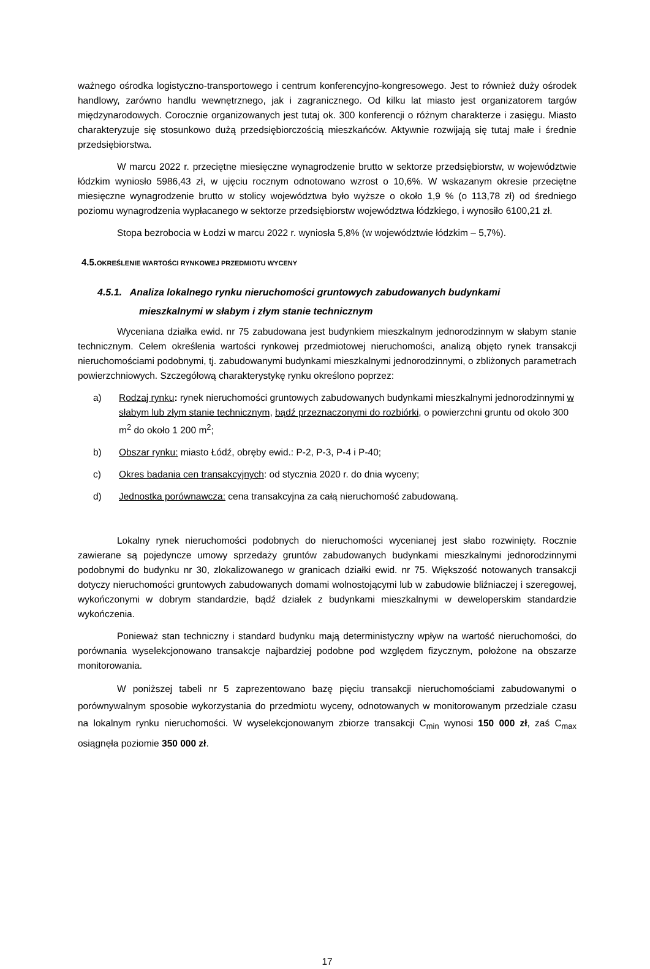ważnego ośrodka logistyczno-transportowego i centrum konferencyjno-kongresowego. Jest to również duży ośrodek handlowy, zarówno handlu wewnętrznego, jak i zagranicznego. Od kilku lat miasto jest organizatorem targów międzynarodowych. Corocznie organizowanych jest tutaj ok. 300 konferencji o różnym charakterze i zasięgu. Miasto charakteryzuje się stosunkowo dużą przedsiębiorczością mieszkańców. Aktywnie rozwijają się tutaj małe i średnie przedsiębiorstwa.
W marcu 2022 r. przeciętne miesięczne wynagrodzenie brutto w sektorze przedsiębiorstw, w województwie łódzkim wyniosło 5986,43 zł, w ujęciu rocznym odnotowano wzrost o 10,6%. W wskazanym okresie przeciętne miesięczne wynagrodzenie brutto w stolicy województwa było wyższe o około 1,9 % (o 113,78 zł) od średniego poziomu wynagrodzenia wypłacanego w sektorze przedsiębiorstw województwa łódzkiego, i wynosiło 6100,21 zł.
Stopa bezrobocia w Łodzi w marcu 2022 r. wyniosła 5,8% (w województwie łódzkim – 5,7%).
4.5. OKREŚLENIE WARTOŚCI RYNKOWEJ PRZEDMIOTU WYCENY
4.5.1. Analiza lokalnego rynku nieruchomości gruntowych zabudowanych budynkami
mieszkalnymi w słabym i złym stanie technicznym
Wyceniana działka ewid. nr 75 zabudowana jest budynkiem mieszkalnym jednorodzinnym w słabym stanie technicznym. Celem określenia wartości rynkowej przedmiotowej nieruchomości, analizą objęto rynek transakcji nieruchomościami podobnymi, tj. zabudowanymi budynkami mieszkalnymi jednorodzinnymi, o zbliżonych parametrach powierzchniowych. Szczegółową charakterystykę rynku określono poprzez:
a) Rodzaj rynku: rynek nieruchomości gruntowych zabudowanych budynkami mieszkalnymi jednorodzinnymi w słabym lub złym stanie technicznym, bądź przeznaczonymi do rozbiórki, o powierzchni gruntu od około 300 m<sup>2</sup> do około 1 200 m<sup>2</sup>;
b) Obszar rynku: miasto Łódź, obręby ewid.: P-2, P-3, P-4 i P-40;
c) Okres badania cen transakcyjnych: od stycznia 2020 r. do dnia wyceny;
d) Jednostka porównawcza: cena transakcyjna za całą nieruchomość zabudowaną.
Lokalny rynek nieruchomości podobnych do nieruchomości wycenianej jest słabo rozwinięty. Rocznie zawierane są pojedyncze umowy sprzedaży gruntów zabudowanych budynkami mieszkalnymi jednorodzinnymi podobnymi do budynku nr 30, zlokalizowanego w granicach działki ewid. nr 75. Większość notowanych transakcji dotyczy nieruchomości gruntowych zabudowanych domami wolnostojącymi lub w zabudowie bliźniaczej i szeregowej, wykończonymi w dobrym standardzie, bądź działek z budynkami mieszkalnymi w deweloperskim standardzie wykończenia.
Ponieważ stan techniczny i standard budynku mają deterministyczny wpływ na wartość nieruchomości, do porównania wyselekcjonowano transakcje najbardziej podobne pod względem fizycznym, położone na obszarze monitorowania.
W poniższej tabeli nr 5 zaprezentowano bazę pięciu transakcji nieruchomościami zabudowanymi o porównywalnym sposobie wykorzystania do przedmiotu wyceny, odnotowanych w monitorowanym przedziale czasu na lokalnym rynku nieruchomości. W wyselekcjonowanym zbiorze transakcji C<sub>min</sub> wynosi 150 000 zł, zaś C<sub>max</sub> osiągnęła poziomie 350 000 zł.
17